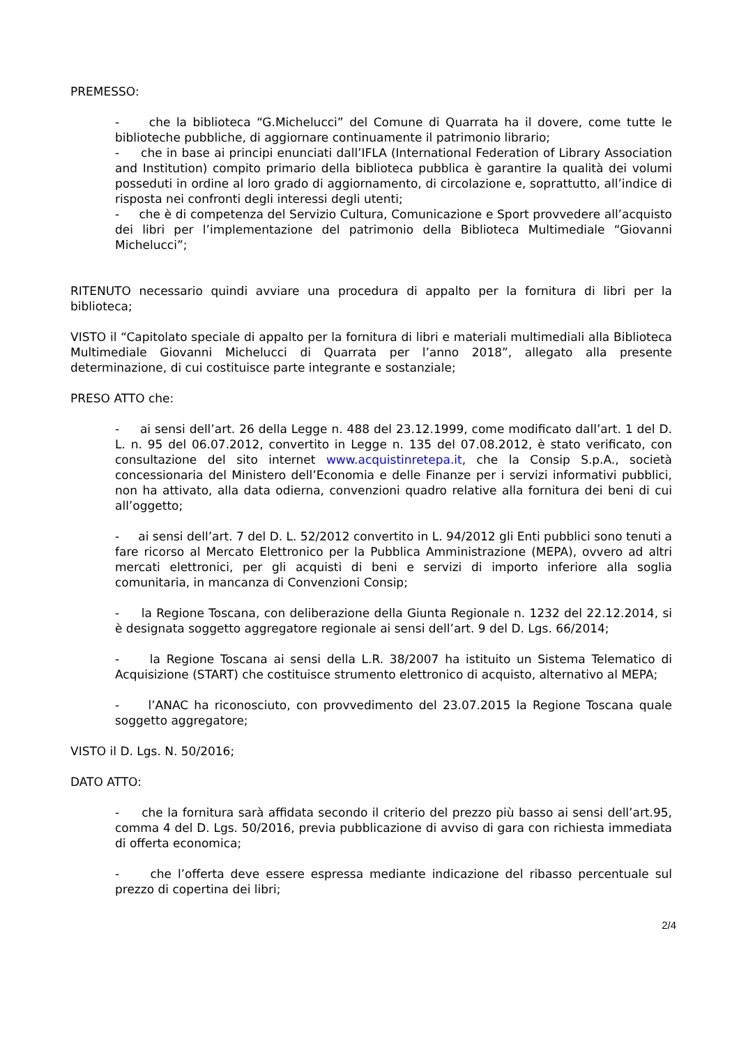PREMESSO:
- che la biblioteca “G.Michelucci” del Comune di Quarrata ha il dovere, come tutte le biblioteche pubbliche, di aggiornare continuamente il patrimonio librario;
- che in base ai principi enunciati dall’IFLA (International Federation of Library Association and Institution) compito primario della biblioteca pubblica è garantire la qualità dei volumi posseduti in ordine al loro grado di aggiornamento, di circolazione e, soprattutto, all’indice di risposta nei confronti degli interessi degli utenti;
- che è di competenza del Servizio Cultura, Comunicazione e Sport provvedere all’acquisto dei libri per l’implementazione del patrimonio della Biblioteca Multimediale “Giovanni Michelucci”;
RITENUTO necessario quindi avviare una procedura di appalto per la fornitura di libri per la biblioteca;
VISTO il “Capitolato speciale di appalto per la fornitura di libri e materiali multimediali alla Biblioteca Multimediale Giovanni Michelucci di Quarrata per l’anno 2018”, allegato alla presente determinazione, di cui costituisce parte integrante e sostanziale;
PRESO ATTO che:
- ai sensi dell’art. 26 della Legge n. 488 del 23.12.1999, come modificato dall’art. 1 del D. L. n. 95 del 06.07.2012, convertito in Legge n. 135 del 07.08.2012, è stato verificato, con consultazione del sito internet www.acquistinretepa.it, che la Consip S.p.A., società concessionaria del Ministero dell’Economia e delle Finanze per i servizi informativi pubblici, non ha attivato, alla data odierna, convenzioni quadro relative alla fornitura dei beni di cui all’oggetto;
- ai sensi dell’art. 7 del D. L. 52/2012 convertito in L. 94/2012 gli Enti pubblici sono tenuti a fare ricorso al Mercato Elettronico per la Pubblica Amministrazione (MEPA), ovvero ad altri mercati elettronici, per gli acquisti di beni e servizi di importo inferiore alla soglia comunitaria, in mancanza di Convenzioni Consip;
- la Regione Toscana, con deliberazione della Giunta Regionale n. 1232 del 22.12.2014, si è designata soggetto aggregatore regionale ai sensi dell’art. 9 del D. Lgs. 66/2014;
- la Regione Toscana ai sensi della L.R. 38/2007 ha istituito un Sistema Telematico di Acquisizione (START) che costituisce strumento elettronico di acquisto, alternativo al MEPA;
- l’ANAC ha riconosciuto, con provvedimento del 23.07.2015 la Regione Toscana quale soggetto aggregatore;
VISTO il D. Lgs. N. 50/2016;
DATO ATTO:
- che la fornitura sarà affidata secondo il criterio del prezzo più basso ai sensi dell’art.95, comma 4 del D. Lgs. 50/2016, previa pubblicazione di avviso di gara con richiesta immediata di offerta economica;
- che l’offerta deve essere espressa mediante indicazione del ribasso percentuale sul prezzo di copertina dei libri;
2/4